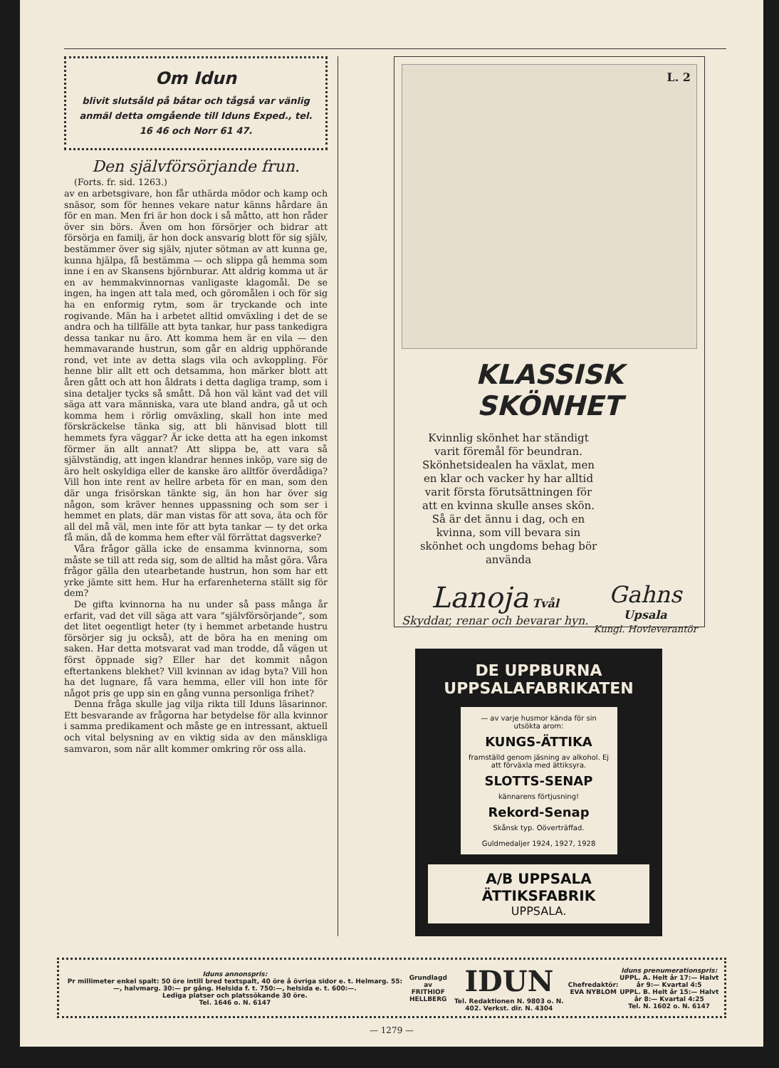Om Idun
blivit slutsåld på båtar och tågså var vänlig anmäl detta omgående till Iduns Exped., tel. 16 46 och Norr 61 47.
Den självförsörjande frun.
(Forts. fr. sid. 1263.)
av en arbetsgivare, hon får uthärda mödor och kamp och snäsor, som för hennes vekare natur känns hårdare än för en man. Men fri är hon dock i så måtto, att hon råder över sin börs. Även om hon försörjer och bidrar att försörja en familj, är hon dock ansvarig blott för sig själv, bestämmer över sig själv, njuter sötman av att kunna ge, kunna hjälpa, få bestämma — och slippa gå hemma som inne i en av Skansens björnburar. Att aldrig komma ut är en av hemmakvinnornas vanligaste klagomål. De se ingen, ha ingen att tala med, och göromålen i och för sig ha en enformig rytm, som är tryckande och inte rogivande. Män ha i arbetet alltid omväxling i det de se andra och ha tillfälle att byta tankar, hur pass tankedigra dessa tankar nu äro. Att komma hem är en vila — den hemmavarande hustrun, som går en aldrig upphörande rond, vet inte av detta slags vila och avkoppling. För henne blir allt ett och detsamma, hon märker blott att åren gått och att hon åldrats i detta dagliga tramp, som i sina detaljer tycks så smått. Då hon väl känt vad det vill säga att vara människa, vara ute bland andra, gå ut och komma hem i rörlig omväxling, skall hon inte med förskräckelse tänka sig, att bli hänvisad blott till hemmets fyra väggar? Är icke detta att ha egen inkomst förmer än allt annat? Att slippa be, att vara så självständig, att ingen klandrar hennes inköp, vare sig de äro helt oskyldiga eller de kanske äro alltför överdådiga? Vill hon inte rent av hellre arbeta för en man, som den där unga frisörskan tänkte sig, än hon har över sig någon, som kräver hennes uppassning och som ser i hemmet en plats, där man vistas för att sova, äta och för all del må väl, men inte för att byta tankar — ty det orka få män, då de komma hem efter väl förrättat dagsverke?
Våra frågor gälla icke de ensamma kvinnorna, som måste se till att reda sig, som de alltid ha måst göra. Våra frågor gälla den utearbetande hustrun, hon som har ett yrke jämte sitt hem. Hur ha erfarenheterna ställt sig för dem?
De gifta kvinnorna ha nu under så pass många år erfarit, vad det vill säga att vara ”självförsörjande”, som det litet oegentligt heter (ty i hemmet arbetande hustru försörjer sig ju också), att de böra ha en mening om saken. Har detta motsvarat vad man trodde, då vägen ut först öppnade sig? Eller har det kommit någon eftertankens blekhet? Vill kvinnan av idag byta? Vill hon ha det lugnare, få vara hemma, eller vill hon inte för något pris ge upp sin en gång vunna personliga frihet?
Denna fråga skulle jag vilja rikta till Iduns läsarinnor. Ett besvarande av frågorna har betydelse för alla kvinnor i samma predikament och måste ge en intressant, aktuell och vital belysning av en viktig sida av den mänskliga samvaron, som när allt kommer omkring rör oss alla.
L. 2
KLASSISK SKÖNHET
Kvinnlig skönhet har ständigt varit föremål för beundran. Skönhetsidealen ha växlat, men en klar och vacker hy har alltid varit första förutsättningen för att en kvinna skulle anses skön. Så är det ännu i dag, och en kvinna, som vill bevara sin skönhet och ungdoms behag bör använda
Lanoja Tvål
Skyddar, renar och bevarar hyn.
Gahns
Upsala
Kungl. Hovleverantör
DE UPPBURNA UPPSALAFABRIKATEN
— av varje husmor kända för sin utsökta arom:
KUNGS-ÄTTIKA
framställd genom jäsning av alkohol. Ej att förväxla med ättiksyra.
SLOTTS-SENAP
kännarens förtjusning!
Rekord-Senap
Skånsk typ. Oöverträffad.
Guldmedaljer 1924, 1927, 1928
A/B UPPSALA ÄTTIKSFABRIK
UPPSALA.
Iduns annonspris:
Pr millimeter enkel spalt: 50 öre intill bred textspalt, 40 öre å övriga sidor e. t. Helmarg. 55:—, halvmarg. 30:— pr gång. Helsida f. t. 750:—, helsida e. t. 600:—.
Lediga platser och platssökande 30 öre.
Tel. 1646 o. N. 6147
Grundlagd av
FRITHIOF HELLBERG
IDUN
Tel. Redaktionen N. 9803 o. N. 402. Verkst. dir. N. 4304
Chefredaktör:
EVA NYBLOM
Iduns prenumerationspris:
UPPL. A. Helt år 17:— Halvt år 9:— Kvartal 4:5
UPPL. B. Helt år 15:— Halvt år 8:— Kvartal 4:25
Tel. N. 1602 o. N. 6147
— 1279 —